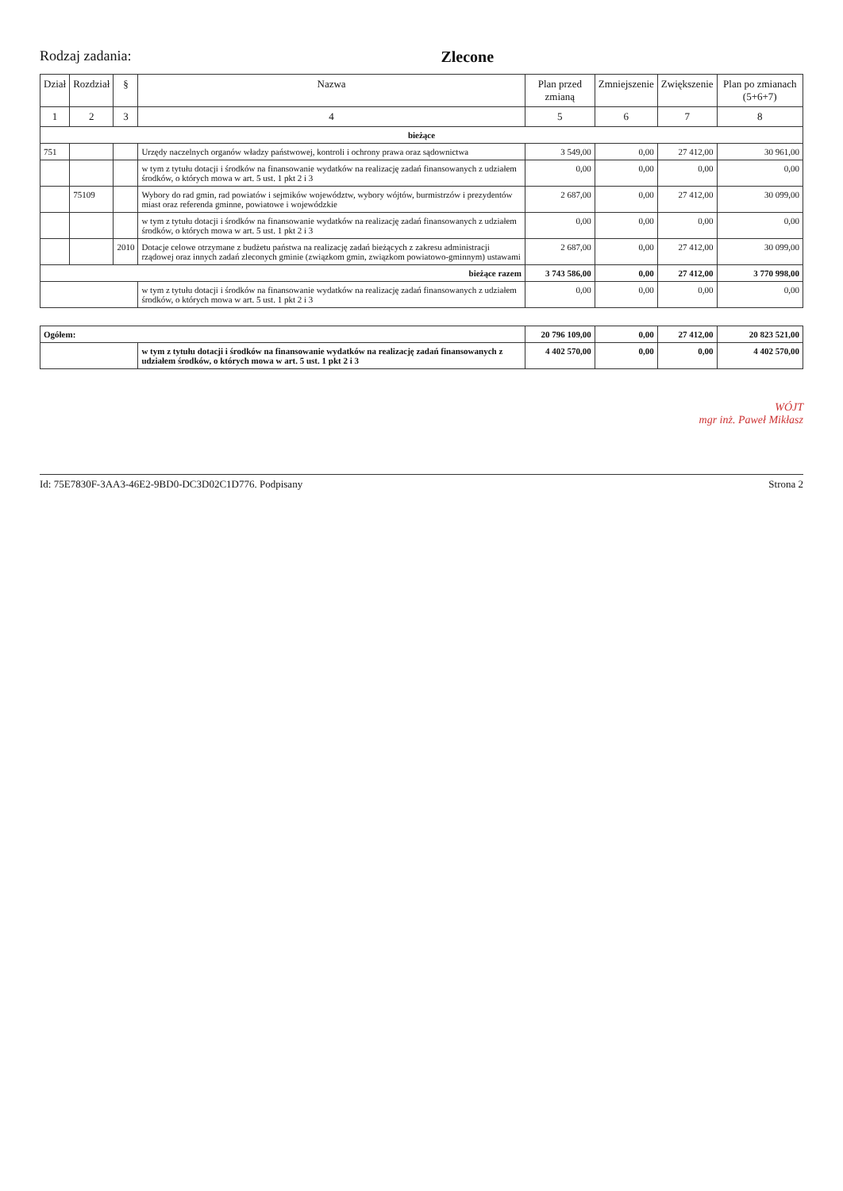Rodzaj zadania: Zlecone
| Dział | Rozdział | § | Nazwa | Plan przed zmianą | Zmniejszenie | Zwiększenie | Plan po zmianach (5+6+7) |
| --- | --- | --- | --- | --- | --- | --- | --- |
| 1 | 2 | 3 | 4 | 5 | 6 | 7 | 8 |
| bieżące | | | | | | | |
| 751 | | | Urzędy naczelnych organów władzy państwowej, kontroli i ochrony prawa oraz sądownictwa | 3 549,00 | 0,00 | 27 412,00 | 30 961,00 |
| | | | w tym z tytułu dotacji i środków na finansowanie wydatków na realizację zadań finansowanych z udziałem środków, o których mowa w art. 5 ust. 1 pkt 2 i 3 | 0,00 | 0,00 | 0,00 | 0,00 |
| | 75109 | | Wybory do rad gmin, rad powiatów i sejmików województw, wybory wójtów, burmistrzów i prezydentów miast oraz referenda gminne, powiatowe i wojewódzkie | 2 687,00 | 0,00 | 27 412,00 | 30 099,00 |
| | | | w tym z tytułu dotacji i środków na finansowanie wydatków na realizację zadań finansowanych z udziałem środków, o których mowa w art. 5 ust. 1 pkt 2 i 3 | 0,00 | 0,00 | 0,00 | 0,00 |
| | | 2010 | Dotacje celowe otrzymane z budżetu państwa na realizację zadań bieżących z zakresu administracji rządowej oraz innych zadań zleconych gminie (związkom gmin, związkom powiatowo-gminnym) ustawami | 2 687,00 | 0,00 | 27 412,00 | 30 099,00 |
| bieżące razem | | | | 3 743 586,00 | 0,00 | 27 412,00 | 3 770 998,00 |
| | | | w tym z tytułu dotacji i środków na finansowanie wydatków na realizację zadań finansowanych z udziałem środków, o których mowa w art. 5 ust. 1 pkt 2 i 3 | 0,00 | 0,00 | 0,00 | 0,00 |
| Ogółem: | | | | 20 796 109,00 | 0,00 | 27 412,00 | 20 823 521,00 |
| | | | w tym z tytułu dotacji i środków na finansowanie wydatków na realizację zadań finansowanych z udziałem środków, o których mowa w art. 5 ust. 1 pkt 2 i 3 | 4 402 570,00 | 0,00 | 0,00 | 4 402 570,00 |
WÓJT
mgr inż. Paweł Mikłasz
Id: 75E7830F-3AA3-46E2-9BD0-DC3D02C1D776. Podpisany Strona 2